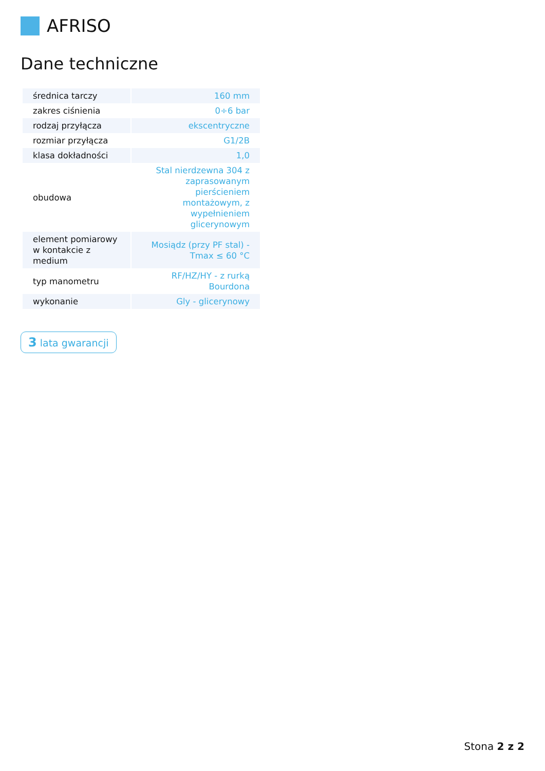AFRISO
Dane techniczne
| średnica tarczy | 160 mm |
| zakres ciśnienia | 0÷6 bar |
| rodzaj przyłącza | ekscentryczne |
| rozmiar przyłącza | G1/2B |
| klasa dokładności | 1,0 |
| obudowa | Stal nierdzewna 304 z zaprasowanym pierścieniem montażowym, z wypełnieniem glicerynowym |
| element pomiarowy w kontakcie z medium | Mosiądz (przy PF stal) - Tmax ≤ 60 °C |
| typ manometru | RF/HZ/HY - z rurką Bourdona |
| wykonanie | Gly - glicerynowy |
3 lata gwarancji
Stona 2 z 2